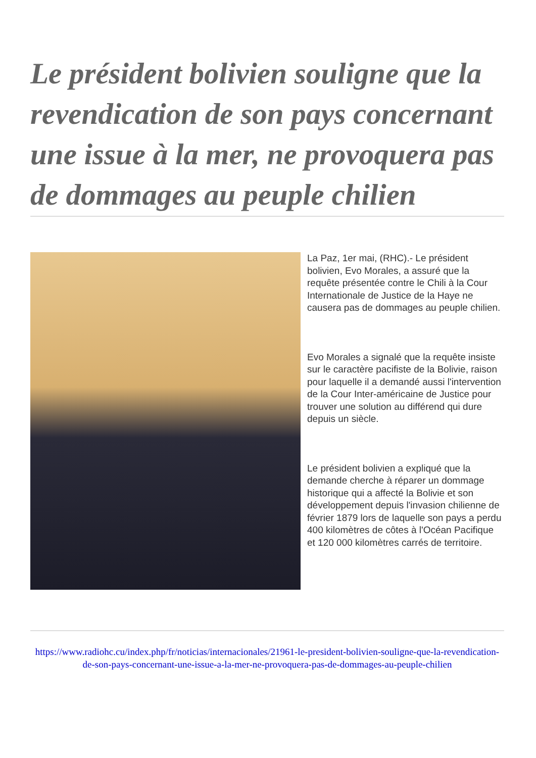Le président bolivien souligne que la revendication de son pays concernant une issue à la mer, ne provoquera pas de dommages au peuple chilien
La Paz, 1er mai, (RHC).- Le président bolivien, Evo Morales, a assuré que la requête présentée contre le Chili à la Cour Internationale de Justice de la Haye ne causera pas de dommages au peuple chilien.
Evo Morales a signalé que la requête insiste sur le caractère pacifiste de la Bolivie, raison pour laquelle il a demandé aussi l'intervention de la Cour Inter-américaine de Justice pour trouver une solution au différend qui dure depuis un siècle.
Le président bolivien a expliqué que la demande cherche à réparer un dommage historique qui a affecté la Bolivie et son développement depuis l'invasion chilienne de février 1879 lors de laquelle son pays a perdu 400 kilomètres de côtes à l'Océan Pacifique et 120 000 kilomètres carrés de territoire.
https://www.radiohc.cu/index.php/fr/noticias/internacionales/21961-le-president-bolivien-souligne-que-la-revendication-de-son-pays-concernant-une-issue-a-la-mer-ne-provoquera-pas-de-dommages-au-peuple-chilien